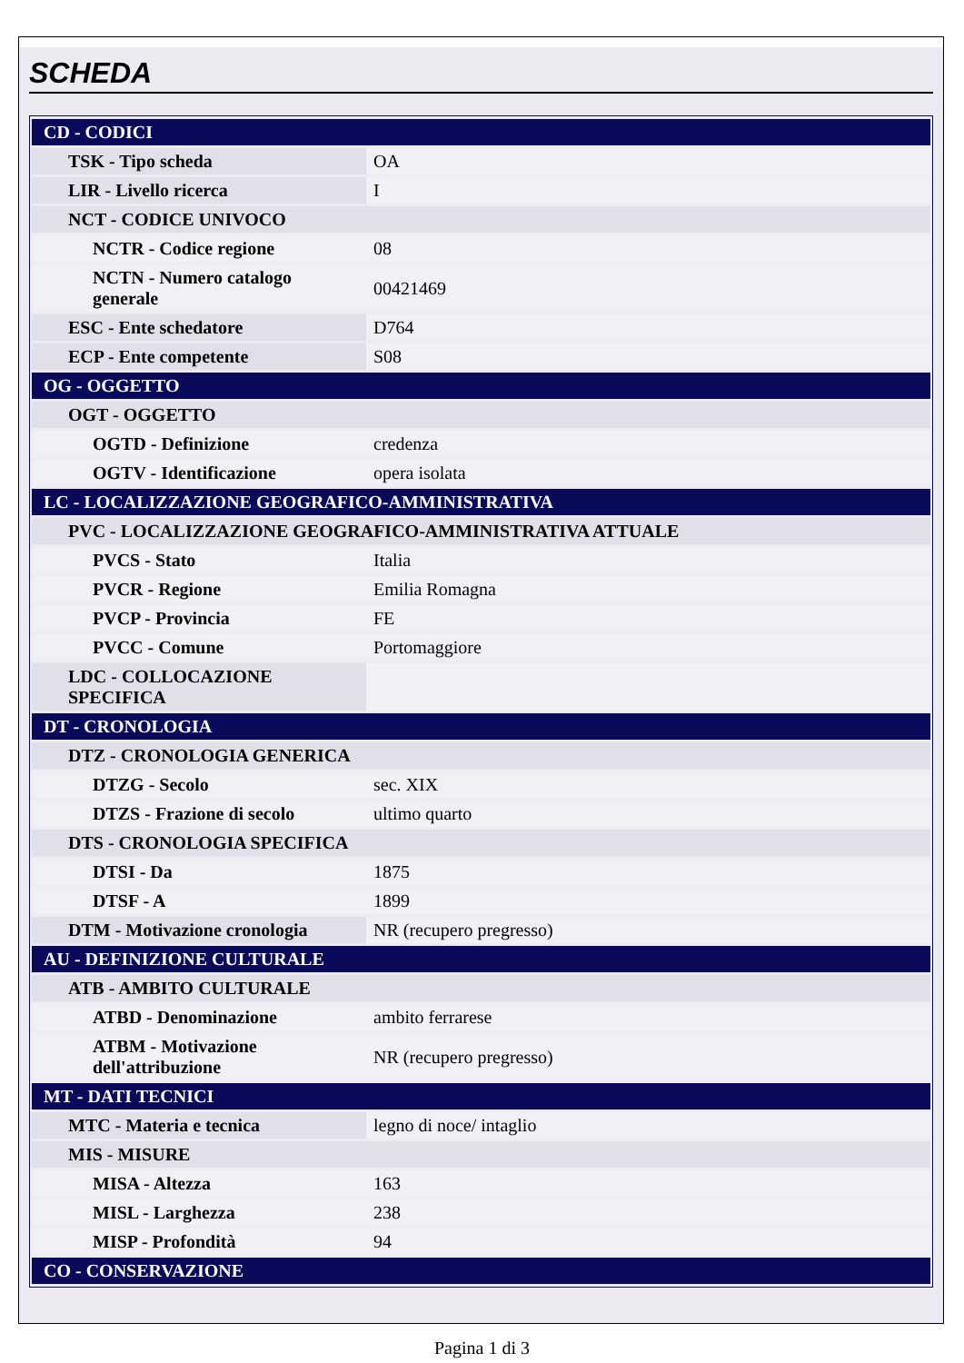SCHEDA
| CD - CODICI | |
| TSK - Tipo scheda | OA |
| LIR - Livello ricerca | I |
| NCT - CODICE UNIVOCO | |
| NCTR - Codice regione | 08 |
| NCTN - Numero catalogo generale | 00421469 |
| ESC - Ente schedatore | D764 |
| ECP - Ente competente | S08 |
| OG - OGGETTO | |
| OGT - OGGETTO | |
| OGTD - Definizione | credenza |
| OGTV - Identificazione | opera isolata |
| LC - LOCALIZZAZIONE GEOGRAFICO-AMMINISTRATIVA | |
| PVC - LOCALIZZAZIONE GEOGRAFICO-AMMINISTRATIVA ATTUALE | |
| PVCS - Stato | Italia |
| PVCR - Regione | Emilia Romagna |
| PVCP - Provincia | FE |
| PVCC - Comune | Portomaggiore |
| LDC - COLLOCAZIONE SPECIFICA | |
| DT - CRONOLOGIA | |
| DTZ - CRONOLOGIA GENERICA | |
| DTZG - Secolo | sec. XIX |
| DTZS - Frazione di secolo | ultimo quarto |
| DTS - CRONOLOGIA SPECIFICA | |
| DTSI - Da | 1875 |
| DTSF - A | 1899 |
| DTM - Motivazione cronologia | NR (recupero pregresso) |
| AU - DEFINIZIONE CULTURALE | |
| ATB - AMBITO CULTURALE | |
| ATBD - Denominazione | ambito ferrarese |
| ATBM - Motivazione dell'attribuzione | NR (recupero pregresso) |
| MT - DATI TECNICI | |
| MTC - Materia e tecnica | legno di noce/ intaglio |
| MIS - MISURE | |
| MISA - Altezza | 163 |
| MISL - Larghezza | 238 |
| MISP - Profondità | 94 |
| CO - CONSERVAZIONE | |
Pagina 1 di 3